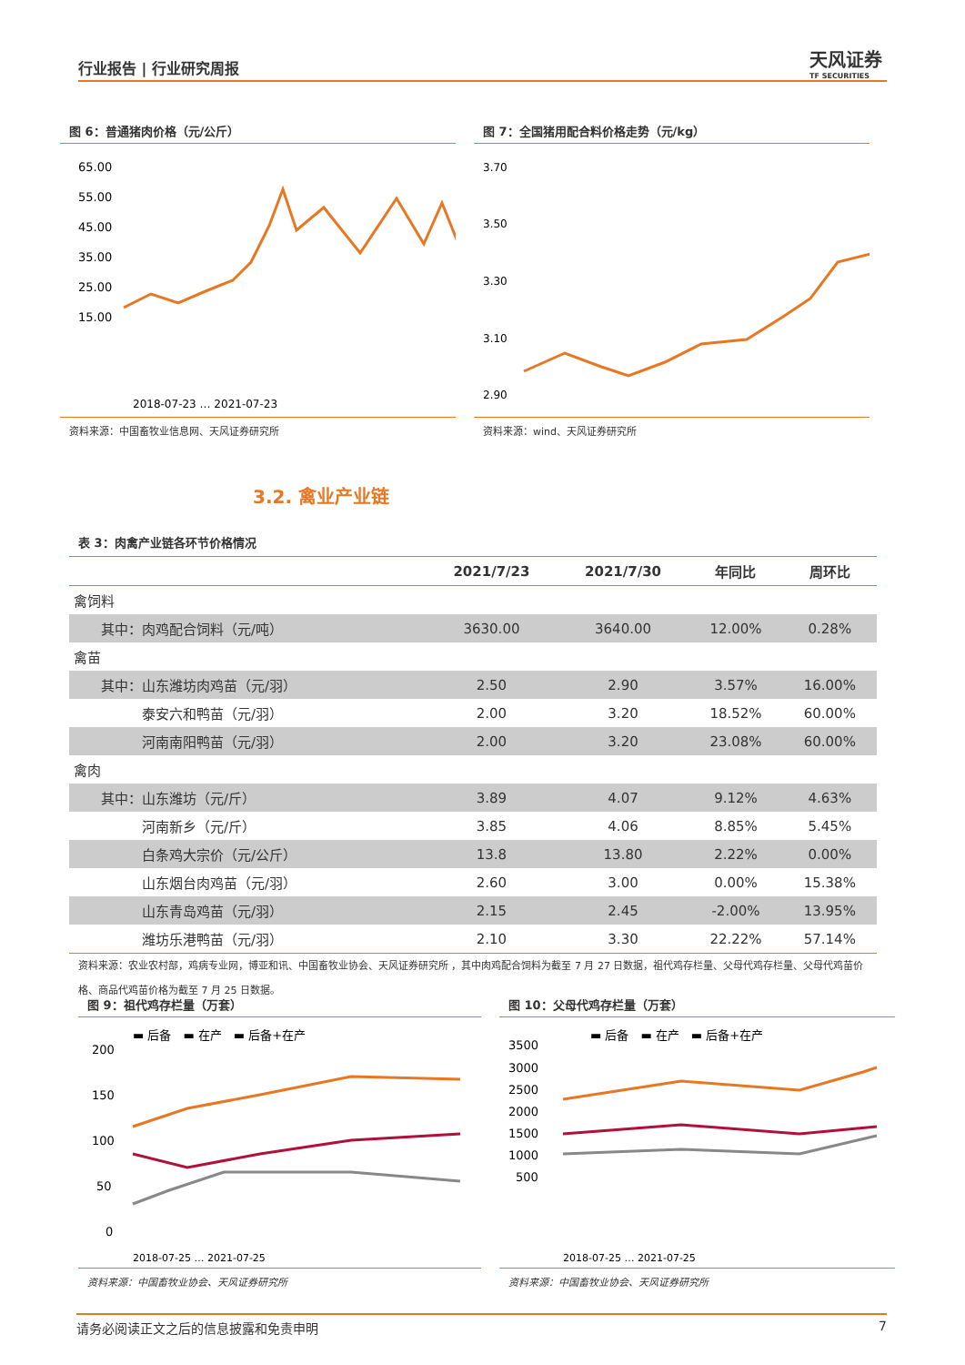行业报告 | 行业研究周报 天风证券
TF SECURITIES
图 6：普通猪肉价格（元/公斤）
65.00
55.00
45.00
35.00
25.00
15.00
2018-07-23 … 2021-07-23
资料来源：中国畜牧业信息网、天风证券研究所
图 7：全国猪用配合料价格走势（元/kg）
3.70
3.50
3.30
3.10
2.90
资料来源：wind、天风证券研究所
3.2. 禽业产业链
表 3：肉禽产业链各环节价格情况
| | 2021/7/23 | 2021/7/30 | 年同比 | 周环比 |
| --- | --- | --- | --- | --- |
| 禽饲料 | | | | |
| 其中：肉鸡配合饲料（元/吨） | 3630.00 | 3640.00 | 12.00% | 0.28% |
| 禽苗 | | | | |
| 其中：山东潍坊肉鸡苗（元/羽） | 2.50 | 2.90 | 3.57% | 16.00% |
| 泰安六和鸭苗（元/羽） | 2.00 | 3.20 | 18.52% | 60.00% |
| 河南南阳鸭苗（元/羽） | 2.00 | 3.20 | 23.08% | 60.00% |
| 禽肉 | | | | |
| 其中：山东潍坊（元/斤） | 3.89 | 4.07 | 9.12% | 4.63% |
| 河南新乡（元/斤） | 3.85 | 4.06 | 8.85% | 5.45% |
| 白条鸡大宗价（元/公斤） | 13.8 | 13.80 | 2.22% | 0.00% |
| 山东烟台肉鸡苗（元/羽） | 2.60 | 3.00 | 0.00% | 15.38% |
| 山东青岛鸡苗（元/羽） | 2.15 | 2.45 | -2.00% | 13.95% |
| 潍坊乐港鸭苗（元/羽） | 2.10 | 3.30 | 22.22% | 57.14% |
资料来源：农业农村部，鸡病专业网，博亚和讯、中国畜牧业协会、天风证券研究所 ，其中肉鸡配合饲料为截至 7 月 27 日数据，祖代鸡存栏量、父母代鸡存栏量、父母代鸡苗价格、商品代鸡苗价格为截至 7 月 25 日数据。
图 9：祖代鸡存栏量（万套）
▬ 后备　▬ 在产　▬ 后备+在产
200
150
100
50
0
2018-07-25 … 2021-07-25
资料来源：中国畜牧业协会、天风证券研究所
图 10：父母代鸡存栏量（万套）
▬ 后备　▬ 在产　▬ 后备+在产
3500
3000
2500
2000
1500
1000
500
2018-07-25 … 2021-07-25
资料来源：中国畜牧业协会、天风证券研究所
请务必阅读正文之后的信息披露和免责申明 7